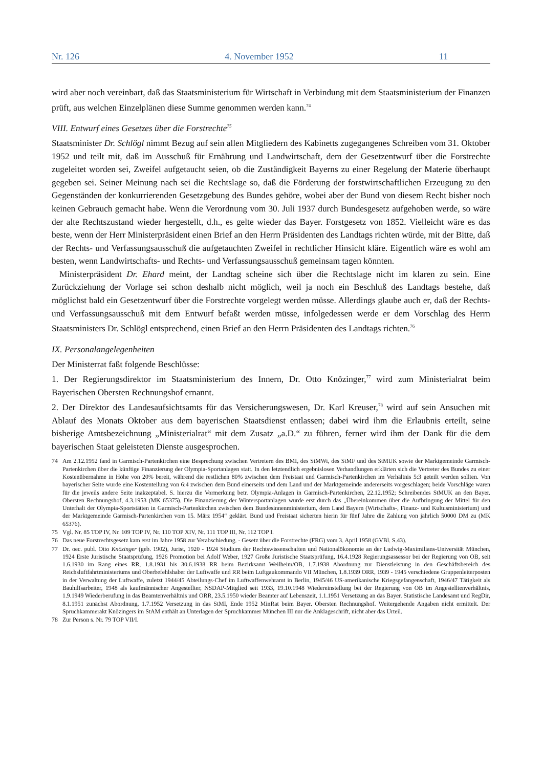Nr. 126 4. November 1952 11
wird aber noch vereinbart, daß das Staatsministerium für Wirtschaft in Verbindung mit dem Staatsministerium der Finanzen prüft, aus welchen Einzelplänen diese Summe genommen werden kann.<sup>74</sup>
VIII. Entwurf eines Gesetzes über die Forstrechte<sup>75</sup>
Staatsminister Dr. Schlögl nimmt Bezug auf sein allen Mitgliedern des Kabinetts zugegangenes Schreiben vom 31. Oktober 1952 und teilt mit, daß im Ausschuß für Ernährung und Landwirtschaft, dem der Gesetzentwurf über die Forstrechte zugeleitet worden sei, Zweifel aufgetaucht seien, ob die Zuständigkeit Bayerns zu einer Regelung der Materie überhaupt gegeben sei. Seiner Meinung nach sei die Rechtslage so, daß die Förderung der forstwirtschaftlichen Erzeugung zu den Gegenständen der konkurrierenden Gesetzgebung des Bundes gehöre, wobei aber der Bund von diesem Recht bisher noch keinen Gebrauch gemacht habe. Wenn die Verordnung vom 30. Juli 1937 durch Bundesgesetz aufgehoben werde, so wäre der alte Rechtszustand wieder hergestellt, d.h., es gelte wieder das Bayer. Forstgesetz von 1852. Vielleicht wäre es das beste, wenn der Herr Ministerpräsident einen Brief an den Herrn Präsidenten des Landtags richten würde, mit der Bitte, daß der Rechts- und Verfassungsausschuß die aufgetauchten Zweifel in rechtlicher Hinsicht kläre. Eigentlich wäre es wohl am besten, wenn Landwirtschafts- und Rechts- und Verfassungsausschuß gemeinsam tagen könnten.
Ministerpräsident Dr. Ehard meint, der Landtag scheine sich über die Rechtslage nicht im klaren zu sein. Eine Zurückziehung der Vorlage sei schon deshalb nicht möglich, weil ja noch ein Beschluß des Landtags bestehe, daß möglichst bald ein Gesetzentwurf über die Forstrechte vorgelegt werden müsse. Allerdings glaube auch er, daß der Rechts- und Verfassungsausschuß mit dem Entwurf befaßt werden müsse, infolgedessen werde er dem Vorschlag des Herrn Staatsministers Dr. Schlögl entsprechend, einen Brief an den Herrn Präsidenten des Landtags richten.<sup>76</sup>
IX. Personalangelegenheiten
Der Ministerrat faßt folgende Beschlüsse:
1. Der Regierungsdirektor im Staatsministerium des Innern, Dr. Otto Knözinger,<sup>77</sup> wird zum Ministerialrat beim Bayerischen Obersten Rechnungshof ernannt.
2. Der Direktor des Landesaufsichtsamts für das Versicherungswesen, Dr. Karl Kreuser,<sup>78</sup> wird auf sein Ansuchen mit Ablauf des Monats Oktober aus dem bayerischen Staatsdienst entlassen; dabei wird ihm die Erlaubnis erteilt, seine bisherige Amtsbezeichnung „Ministerialrat“ mit dem Zusatz „a.D.“ zu führen, ferner wird ihm der Dank für die dem bayerischen Staat geleisteten Dienste ausgesprochen.
74 Am 2.12.1952 fand in Garmisch-Partenkirchen eine Besprechung zwischen Vertretern des BMI, des StMWi, des StMF und des StMUK sowie der Marktgemeinde Garmisch-Partenkirchen über die künftige Finanzierung der Olympia-Sportanlagen statt. In den letztendlich ergebnislosen Verhandlungen erklärten sich die Vertreter des Bundes zu einer Kostenübernahme in Höhe von 20% bereit, während die restlichen 80% zwischen dem Freistaat und Garmisch-Partenkirchen im Verhältnis 5:3 geteilt werden sollten. Von bayerischer Seite wurde eine Kostenteilung von 6:4 zwischen dem Bund einerseits und dem Land und der Marktgemeinde andererseits vorgeschlagen; beide Vorschläge waren für die jeweils andere Seite inakzeptabel. S. hierzu die Vormerkung betr. Olympia-Anlagen in Garmisch-Partenkirchen, 22.12.1952; Schreibendes StMUK an den Bayer. Obersten Rechnungshof, 4.3.1953 (MK 65375). Die Finanzierung der Wintersportanlagen wurde erst durch das „Übereinkommen über die Aufbringung der Mittel für den Unterhalt der Olympia-Sportstätten in Garmisch-Partenkirchen zwischen dem Bundesinnenministerium, dem Land Bayern (Wirtschafts-, Finanz- und Kultusministerium) und der Marktgemeinde Garmisch-Partenkirchen vom 15. März 1954“ geklärt. Bund und Freistaat sicherten hierin für fünf Jahre die Zahlung von jährlich 50000 DM zu (MK 65376).
75 Vgl. Nr. 85 TOP IV, Nr. 109 TOP IV, Nr. 110 TOP XIV, Nr. 111 TOP III, Nr. 112 TOP I.
76 Das neue Forstrechtsgesetz kam erst im Jahre 1958 zur Verabschiedung. - Gesetz über die Forstrechte (FRG) vom 3. April 1958 (GVBl. S.43).
77 Dr. oec. publ. Otto Knözinger (geb. 1902), Jurist, 1920 - 1924 Studium der Rechtswissenschaften und Nationalökonomie an der Ludwig-Maximilians-Universität München, 1924 Erste Juristische Staatsprüfung, 1926 Promotion bei Adolf Weber, 1927 Große Juristische Staatsprüfung, 16.4.1928 Regierungsassessor bei der Regierung von OB, seit 1.6.1930 im Rang eines RR, 1.8.1931 bis 30.6.1938 RR beim Bezirksamt Weilheim/OB, 1.7.1938 Abordnung zur Dienstleistung in den Geschäftsbereich des Reichsluftfahrtministeriums und Oberbefehlshaber der Luftwaffe und RR beim Luftgaukommando VII München, 1.8.1939 ORR, 1939 - 1945 verschiedene Gruppenleiterposten in der Verwaltung der Luftwaffe, zuletzt 1944/45 Abteilungs-Chef im Luftwaffenwehramt in Berlin, 1945/46 US-amerikanische Kriegsgefangenschaft, 1946/47 Tätigkeit als Bauhilfsarbeiter, 1948 als kaufmännischer Angestellter, NSDAP-Mitglied seit 1933, 19.10.1948 Wiedereinstellung bei der Regierung von OB im Angestelltenverhältnis, 1.9.1949 Wiederberufung in das Beamtenverhältnis und ORR, 23.5.1950 wieder Beamter auf Lebenszeit, 1.1.1951 Versetzung an das Bayer. Statistische Landesamt und RegDir, 8.1.1951 zunächst Abordnung, 1.7.1952 Versetzung in das StMI, Ende 1952 MinRat beim Bayer. Obersten Rechnungshof. Weitergehende Angaben nicht ermittelt. Der Spruchkammerakt Knözingers im StAM enthält an Unterlagen der Spruchkammer München III nur die Anklageschrift, nicht aber das Urteil.
78 Zur Person s. Nr. 79 TOP VII/I.